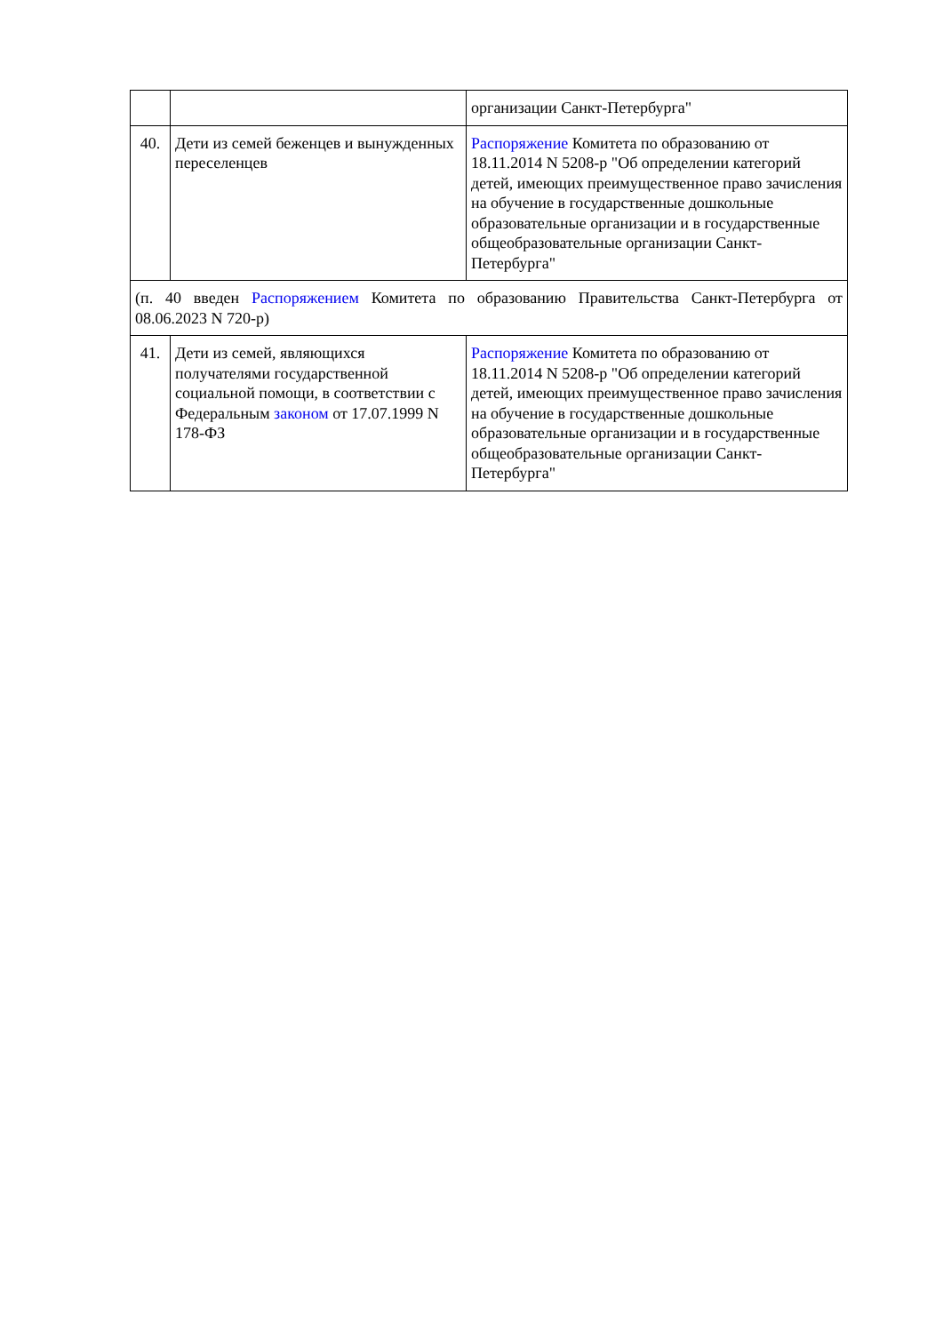| | | организации Санкт-Петербурга" |
| 40. | Дети из семей беженцев и вынужденных переселенцев | Распоряжение Комитета по образованию от 18.11.2014 N 5208-р "Об определении категорий детей, имеющих преимущественное право зачисления на обучение в государственные дошкольные образовательные организации и в государственные общеобразовательные организации Санкт-Петербурга" |
| (п. 40 введен Распоряжением Комитета по образованию Правительства Санкт-Петербурга от 08.06.2023 N 720-р) | | |
| 41. | Дети из семей, являющихся получателями государственной социальной помощи, в соответствии с Федеральным законом от 17.07.1999 N 178-ФЗ | Распоряжение Комитета по образованию от 18.11.2014 N 5208-р "Об определении категорий детей, имеющих преимущественное право зачисления на обучение в государственные дошкольные образовательные организации и в государственные общеобразовательные организации Санкт-Петербурга" |